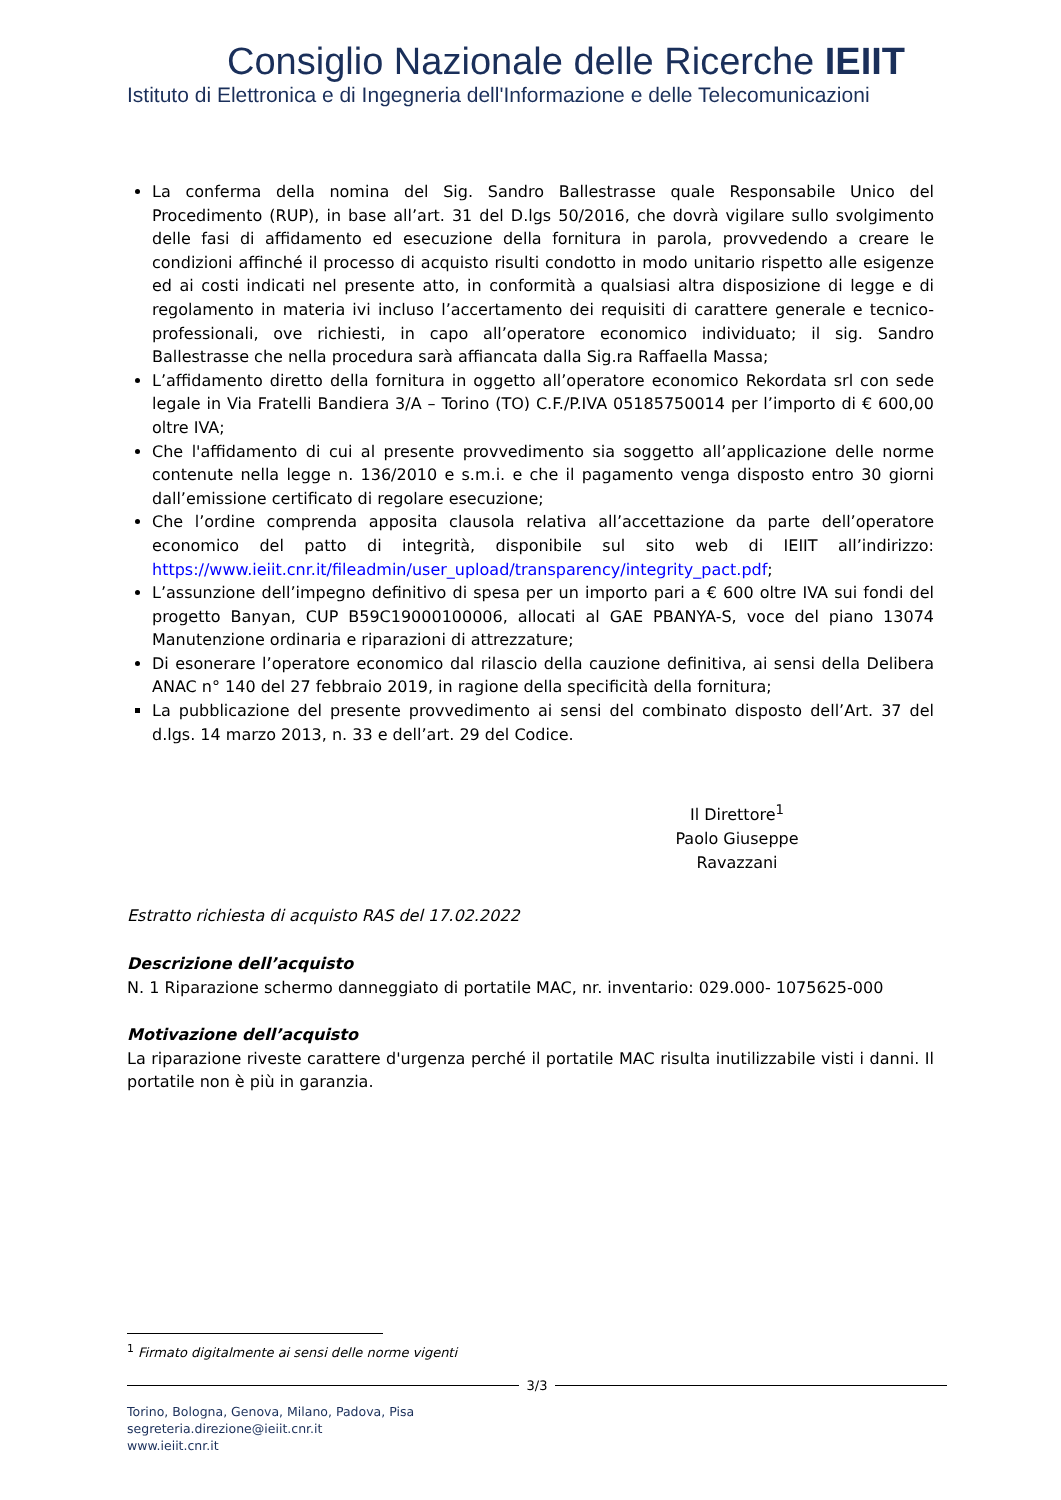Consiglio Nazionale delle Ricerche IEIIT
Istituto di Elettronica e di Ingegneria dell'Informazione e delle Telecomunicazioni
La conferma della nomina del Sig. Sandro Ballestrasse quale Responsabile Unico del Procedimento (RUP), in base all’art. 31 del D.lgs 50/2016, che dovrà vigilare sullo svolgimento delle fasi di affidamento ed esecuzione della fornitura in parola, provvedendo a creare le condizioni affinché il processo di acquisto risulti condotto in modo unitario rispetto alle esigenze ed ai costi indicati nel presente atto, in conformità a qualsiasi altra disposizione di legge e di regolamento in materia ivi incluso l’accertamento dei requisiti di carattere generale e tecnico-professionali, ove richiesti, in capo all’operatore economico individuato; il sig. Sandro Ballestrasse che nella procedura sarà affiancata dalla Sig.ra Raffaella Massa;
L’affidamento diretto della fornitura in oggetto all’operatore economico Rekordata srl con sede legale in Via Fratelli Bandiera 3/A – Torino (TO) C.F./P.IVA 05185750014 per l’importo di € 600,00 oltre IVA;
Che l'affidamento di cui al presente provvedimento sia soggetto all’applicazione delle norme contenute nella legge n. 136/2010 e s.m.i. e che il pagamento venga disposto entro 30 giorni dall’emissione certificato di regolare esecuzione;
Che l’ordine comprenda apposita clausola relativa all’accettazione da parte dell’operatore economico del patto di integrità, disponibile sul sito web di IEIIT all’indirizzo: https://www.ieiit.cnr.it/fileadmin/user_upload/transparency/integrity_pact.pdf;
L’assunzione dell’impegno definitivo di spesa per un importo pari a € 600 oltre IVA sui fondi del progetto Banyan, CUP B59C19000100006, allocati al GAE PBANYA-S, voce del piano 13074 Manutenzione ordinaria e riparazioni di attrezzature;
Di esonerare l’operatore economico dal rilascio della cauzione definitiva, ai sensi della Delibera ANAC n° 140 del 27 febbraio 2019, in ragione della specificità della fornitura;
La pubblicazione del presente provvedimento ai sensi del combinato disposto dell’Art. 37 del d.lgs. 14 marzo 2013, n. 33 e dell’art. 29 del Codice.
Il Direttore<sup>1</sup>
Paolo Giuseppe Ravazzani
Estratto richiesta di acquisto RAS del 17.02.2022
Descrizione dell’acquisto
N. 1 Riparazione schermo danneggiato di portatile MAC, nr. inventario: 029.000- 1075625-000
Motivazione dell’acquisto
La riparazione riveste carattere d'urgenza perché il portatile MAC risulta inutilizzabile visti i danni. Il portatile non è più in garanzia.
<sup>1</sup> Firmato digitalmente ai sensi delle norme vigenti
3/3
Torino, Bologna, Genova, Milano, Padova, Pisa
segreteria.direzione@ieiit.cnr.it
www.ieiit.cnr.it